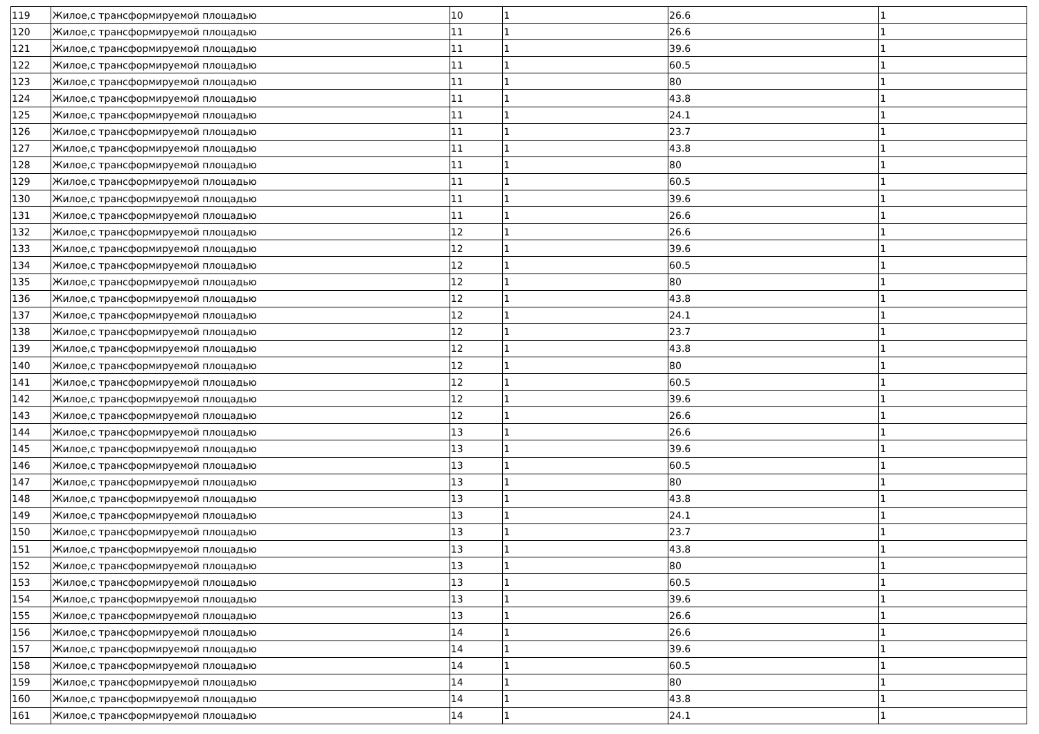| 119 | Жилое,с трансформируемой площадью | 10 | 1 | 26.6 | 1 |
| 120 | Жилое,с трансформируемой площадью | 11 | 1 | 26.6 | 1 |
| 121 | Жилое,с трансформируемой площадью | 11 | 1 | 39.6 | 1 |
| 122 | Жилое,с трансформируемой площадью | 11 | 1 | 60.5 | 1 |
| 123 | Жилое,с трансформируемой площадью | 11 | 1 | 80 | 1 |
| 124 | Жилое,с трансформируемой площадью | 11 | 1 | 43.8 | 1 |
| 125 | Жилое,с трансформируемой площадью | 11 | 1 | 24.1 | 1 |
| 126 | Жилое,с трансформируемой площадью | 11 | 1 | 23.7 | 1 |
| 127 | Жилое,с трансформируемой площадью | 11 | 1 | 43.8 | 1 |
| 128 | Жилое,с трансформируемой площадью | 11 | 1 | 80 | 1 |
| 129 | Жилое,с трансформируемой площадью | 11 | 1 | 60.5 | 1 |
| 130 | Жилое,с трансформируемой площадью | 11 | 1 | 39.6 | 1 |
| 131 | Жилое,с трансформируемой площадью | 11 | 1 | 26.6 | 1 |
| 132 | Жилое,с трансформируемой площадью | 12 | 1 | 26.6 | 1 |
| 133 | Жилое,с трансформируемой площадью | 12 | 1 | 39.6 | 1 |
| 134 | Жилое,с трансформируемой площадью | 12 | 1 | 60.5 | 1 |
| 135 | Жилое,с трансформируемой площадью | 12 | 1 | 80 | 1 |
| 136 | Жилое,с трансформируемой площадью | 12 | 1 | 43.8 | 1 |
| 137 | Жилое,с трансформируемой площадью | 12 | 1 | 24.1 | 1 |
| 138 | Жилое,с трансформируемой площадью | 12 | 1 | 23.7 | 1 |
| 139 | Жилое,с трансформируемой площадью | 12 | 1 | 43.8 | 1 |
| 140 | Жилое,с трансформируемой площадью | 12 | 1 | 80 | 1 |
| 141 | Жилое,с трансформируемой площадью | 12 | 1 | 60.5 | 1 |
| 142 | Жилое,с трансформируемой площадью | 12 | 1 | 39.6 | 1 |
| 143 | Жилое,с трансформируемой площадью | 12 | 1 | 26.6 | 1 |
| 144 | Жилое,с трансформируемой площадью | 13 | 1 | 26.6 | 1 |
| 145 | Жилое,с трансформируемой площадью | 13 | 1 | 39.6 | 1 |
| 146 | Жилое,с трансформируемой площадью | 13 | 1 | 60.5 | 1 |
| 147 | Жилое,с трансформируемой площадью | 13 | 1 | 80 | 1 |
| 148 | Жилое,с трансформируемой площадью | 13 | 1 | 43.8 | 1 |
| 149 | Жилое,с трансформируемой площадью | 13 | 1 | 24.1 | 1 |
| 150 | Жилое,с трансформируемой площадью | 13 | 1 | 23.7 | 1 |
| 151 | Жилое,с трансформируемой площадью | 13 | 1 | 43.8 | 1 |
| 152 | Жилое,с трансформируемой площадью | 13 | 1 | 80 | 1 |
| 153 | Жилое,с трансформируемой площадью | 13 | 1 | 60.5 | 1 |
| 154 | Жилое,с трансформируемой площадью | 13 | 1 | 39.6 | 1 |
| 155 | Жилое,с трансформируемой площадью | 13 | 1 | 26.6 | 1 |
| 156 | Жилое,с трансформируемой площадью | 14 | 1 | 26.6 | 1 |
| 157 | Жилое,с трансформируемой площадью | 14 | 1 | 39.6 | 1 |
| 158 | Жилое,с трансформируемой площадью | 14 | 1 | 60.5 | 1 |
| 159 | Жилое,с трансформируемой площадью | 14 | 1 | 80 | 1 |
| 160 | Жилое,с трансформируемой площадью | 14 | 1 | 43.8 | 1 |
| 161 | Жилое,с трансформируемой площадью | 14 | 1 | 24.1 | 1 |